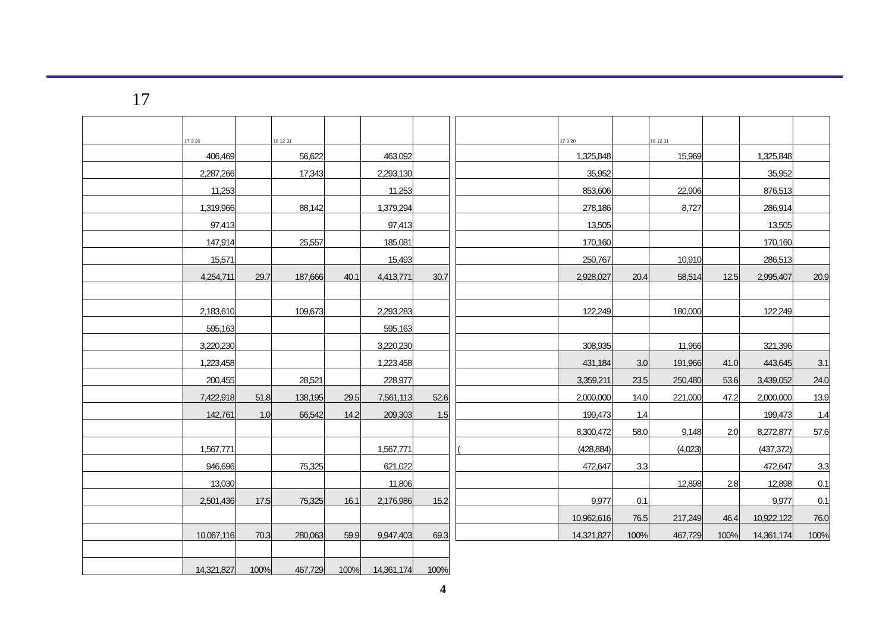17
| | 17 3 20 | | 16 12 31 | | | |
| | 406,469 | | 56,622 | | 463,092 | |
| | 2,287,266 | | 17,343 | | 2,293,130 | |
| | 11,253 | | | | 11,253 | |
| | 1,319,966 | | 88,142 | | 1,379,294 | |
| | 97,413 | | | | 97,413 | |
| | 147,914 | | 25,557 | | 185,081 | |
| | 15,571 | | | | 15,493 | |
| | 4,254,711 | 29.7 | 187,666 | 40.1 | 4,413,771 | 30.7 |
| | 2,183,610 | | 109,673 | | 2,293,283 | |
| | 595,163 | | | | 595,163 | |
| | 3,220,230 | | | | 3,220,230 | |
| | 1,223,458 | | | | 1,223,458 | |
| | 200,455 | | 28,521 | | 228,977 | |
| | 7,422,918 | 51.8 | 138,195 | 29.5 | 7,561,113 | 52.6 |
| | 142,761 | 1.0 | 66,542 | 14.2 | 209,303 | 1.5 |
| | 1,567,771 | | | | 1,567,771 | |
| | 946,696 | | 75,325 | | 621,022 | |
| | 13,030 | | | | 11,806 | |
| | 2,501,436 | 17.5 | 75,325 | 16.1 | 2,176,986 | 15.2 |
| | 10,067,116 | 70.3 | 280,063 | 59.9 | 9,947,403 | 69.3 |
| | 14,321,827 | 100% | 467,729 | 100% | 14,361,174 | 100% |
| | 17 3 20 | | 16 12 31 | | | |
| | 1,325,848 | | 15,969 | | 1,325,848 | |
| | 35,952 | | | | 35,952 | |
| | 853,606 | | 22,906 | | 876,513 | |
| | 278,186 | | 8,727 | | 286,914 | |
| | 13,505 | | | | 13,505 | |
| | 170,160 | | | | 170,160 | |
| | 250,767 | | 10,910 | | 286,513 | |
| | 2,928,027 | 20.4 | 58,514 | 12.5 | 2,995,407 | 20.9 |
| | 122,249 | | 180,000 | | 122,249 | |
| | 308,935 | | 11,966 | | 321,396 | |
| | 431,184 | 3.0 | 191,966 | 41.0 | 443,645 | 3.1 |
| | 3,359,211 | 23.5 | 250,480 | 53.6 | 3,439,052 | 24.0 |
| | 2,000,000 | 14.0 | 221,000 | 47.2 | 2,000,000 | 13.9 |
| | 199,473 | 1.4 | | | 199,473 | 1.4 |
| | 8,300,472 | 58.0 | 9,148 | 2.0 | 8,272,877 | 57.6 |
| ( | (428,884) | | (4,023) | | (437,372) | |
| | 472,647 | 3.3 | | | 472,647 | 3.3 |
| | | | 12,898 | 2.8 | 12,898 | 0.1 |
| | 9,977 | 0.1 | | | 9,977 | 0.1 |
| | 10,962,616 | 76.5 | 217,249 | 46.4 | 10,922,122 | 76.0 |
| | 14,321,827 | 100% | 467,729 | 100% | 14,361,174 | 100% |
4